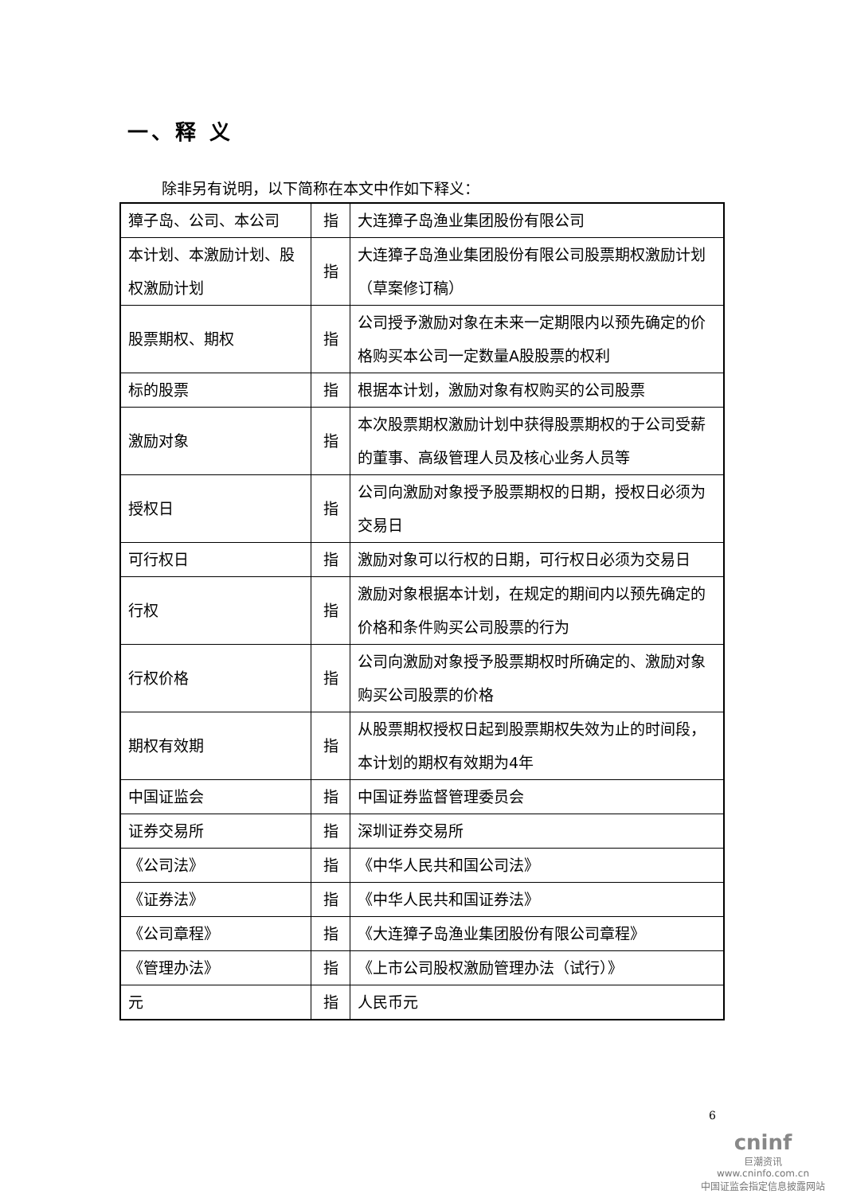一、释 义
除非另有说明，以下简称在本文中作如下释义：
| 獐子岛、公司、本公司 | 指 | 大连獐子岛渔业集团股份有限公司 |
| 本计划、本激励计划、股权激励计划 | 指 | 大连獐子岛渔业集团股份有限公司股票期权激励计划（草案修订稿） |
| 股票期权、期权 | 指 | 公司授予激励对象在未来一定期限内以预先确定的价格购买本公司一定数量A股股票的权利 |
| 标的股票 | 指 | 根据本计划，激励对象有权购买的公司股票 |
| 激励对象 | 指 | 本次股票期权激励计划中获得股票期权的于公司受薪的董事、高级管理人员及核心业务人员等 |
| 授权日 | 指 | 公司向激励对象授予股票期权的日期，授权日必须为交易日 |
| 可行权日 | 指 | 激励对象可以行权的日期，可行权日必须为交易日 |
| 行权 | 指 | 激励对象根据本计划，在规定的期间内以预先确定的价格和条件购买公司股票的行为 |
| 行权价格 | 指 | 公司向激励对象授予股票期权时所确定的、激励对象购买公司股票的价格 |
| 期权有效期 | 指 | 从股票期权授权日起到股票期权失效为止的时间段，本计划的期权有效期为4年 |
| 中国证监会 | 指 | 中国证券监督管理委员会 |
| 证券交易所 | 指 | 深圳证券交易所 |
| 《公司法》 | 指 | 《中华人民共和国公司法》 |
| 《证券法》 | 指 | 《中华人民共和国证券法》 |
| 《公司章程》 | 指 | 《大连獐子岛渔业集团股份有限公司章程》 |
| 《管理办法》 | 指 | 《上市公司股权激励管理办法（试行）》 |
| 元 | 指 | 人民币元 |
6
cninf
巨潮资讯
www.cninfo.com.cn
中国证监会指定信息披露网站